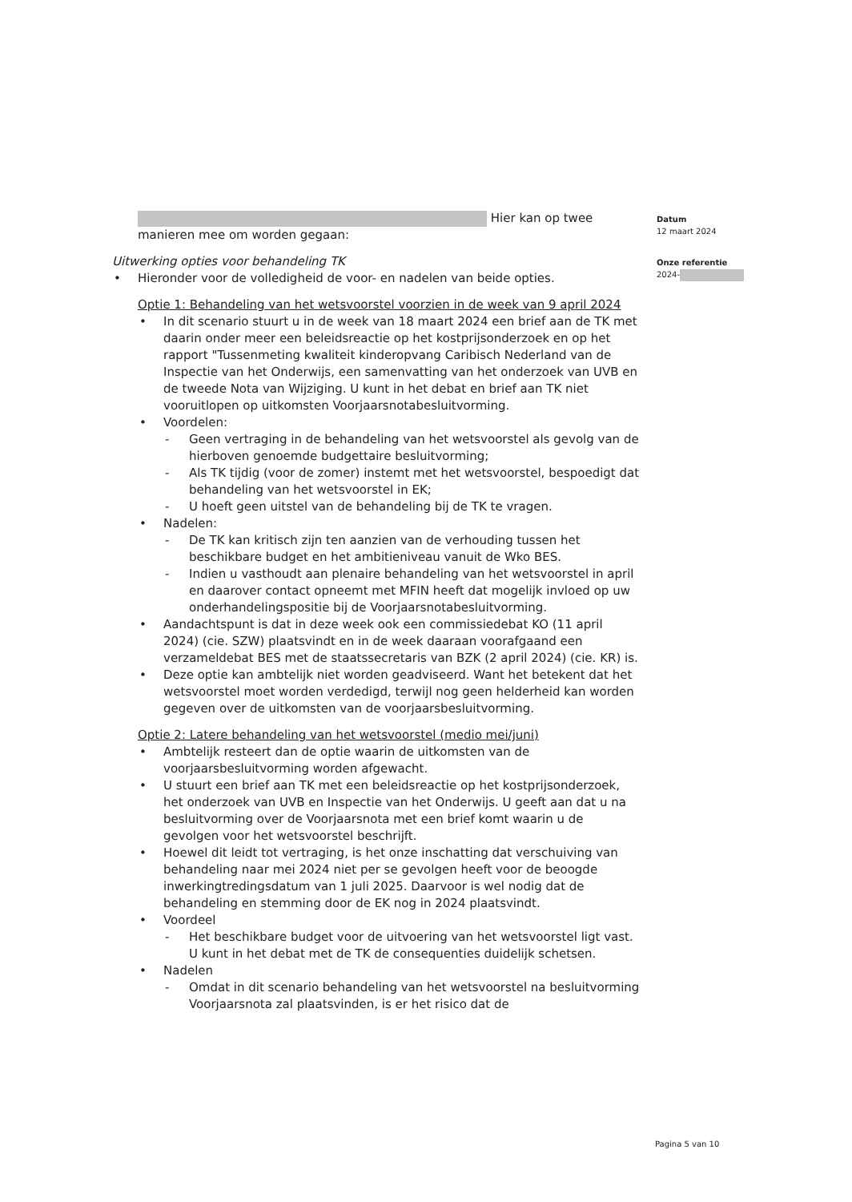Hier kan op twee manieren mee om worden gegaan:
Uitwerking opties voor behandeling TK
• Hieronder voor de volledigheid de voor- en nadelen van beide opties.
Optie 1: Behandeling van het wetsvoorstel voorzien in de week van 9 april 2024
• In dit scenario stuurt u in de week van 18 maart 2024 een brief aan de TK met daarin onder meer een beleidsreactie op het kostprijsonderzoek en op het rapport "Tussenmeting kwaliteit kinderopvang Caribisch Nederland van de Inspectie van het Onderwijs, een samenvatting van het onderzoek van UVB en de tweede Nota van Wijziging. U kunt in het debat en brief aan TK niet vooruitlopen op uitkomsten Voorjaarsnotabesluitvorming.
• Voordelen:
- Geen vertraging in de behandeling van het wetsvoorstel als gevolg van de hierboven genoemde budgettaire besluitvorming;
- Als TK tijdig (voor de zomer) instemt met het wetsvoorstel, bespoedigt dat behandeling van het wetsvoorstel in EK;
- U hoeft geen uitstel van de behandeling bij de TK te vragen.
• Nadelen:
- De TK kan kritisch zijn ten aanzien van de verhouding tussen het beschikbare budget en het ambitieniveau vanuit de Wko BES.
- Indien u vasthoudt aan plenaire behandeling van het wetsvoorstel in april en daarover contact opneemt met MFIN heeft dat mogelijk invloed op uw onderhandelingspositie bij de Voorjaarsnotabesluitvorming.
• Aandachtspunt is dat in deze week ook een commissiedebat KO (11 april 2024) (cie. SZW) plaatsvindt en in de week daaraan voorafgaand een verzameldebat BES met de staatssecretaris van BZK (2 april 2024) (cie. KR) is.
• Deze optie kan ambtelijk niet worden geadviseerd. Want het betekent dat het wetsvoorstel moet worden verdedigd, terwijl nog geen helderheid kan worden gegeven over de uitkomsten van de voorjaarsbesluitvorming.
Optie 2: Latere behandeling van het wetsvoorstel (medio mei/juni)
• Ambtelijk resteert dan de optie waarin de uitkomsten van de voorjaarsbesluitvorming worden afgewacht.
• U stuurt een brief aan TK met een beleidsreactie op het kostprijsonderzoek, het onderzoek van UVB en Inspectie van het Onderwijs. U geeft aan dat u na besluitvorming over de Voorjaarsnota met een brief komt waarin u de gevolgen voor het wetsvoorstel beschrijft.
• Hoewel dit leidt tot vertraging, is het onze inschatting dat verschuiving van behandeling naar mei 2024 niet per se gevolgen heeft voor de beoogde inwerkingtredingsdatum van 1 juli 2025. Daarvoor is wel nodig dat de behandeling en stemming door de EK nog in 2024 plaatsvindt.
• Voordeel
- Het beschikbare budget voor de uitvoering van het wetsvoorstel ligt vast. U kunt in het debat met de TK de consequenties duidelijk schetsen.
• Nadelen
- Omdat in dit scenario behandeling van het wetsvoorstel na besluitvorming Voorjaarsnota zal plaatsvinden, is er het risico dat de
Datum
12 maart 2024
Onze referentie
2024-
Pagina 5 van 10